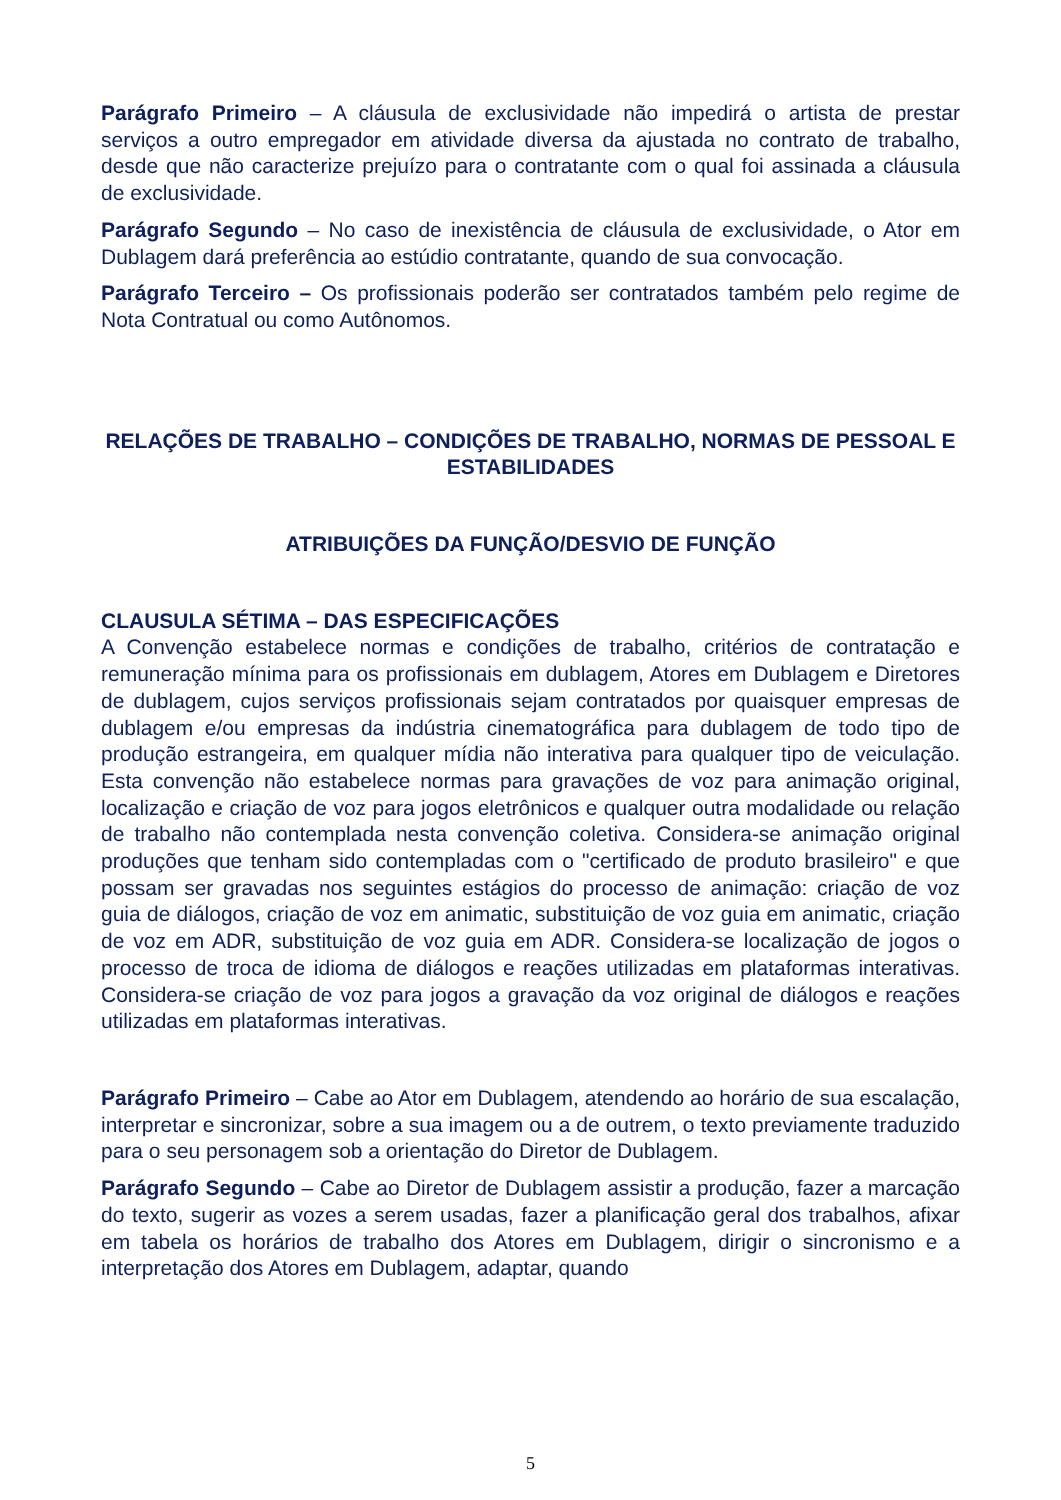Parágrafo Primeiro – A cláusula de exclusividade não impedirá o artista de prestar serviços a outro empregador em atividade diversa da ajustada no contrato de trabalho, desde que não caracterize prejuízo para o contratante com o qual foi assinada a cláusula de exclusividade.
Parágrafo Segundo – No caso de inexistência de cláusula de exclusividade, o Ator em Dublagem dará preferência ao estúdio contratante, quando de sua convocação.
Parágrafo Terceiro – Os profissionais poderão ser contratados também pelo regime de Nota Contratual ou como Autônomos.
RELAÇÕES DE TRABALHO – CONDIÇÕES DE TRABALHO, NORMAS DE PESSOAL E ESTABILIDADES
ATRIBUIÇÕES DA FUNÇÃO/DESVIO DE FUNÇÃO
CLAUSULA SÉTIMA – DAS ESPECIFICAÇÕES
A Convenção estabelece normas e condições de trabalho, critérios de contratação e remuneração mínima para os profissionais em dublagem, Atores em Dublagem e Diretores de dublagem, cujos serviços profissionais sejam contratados por quaisquer empresas de dublagem e/ou empresas da indústria cinematográfica para dublagem de todo tipo de produção estrangeira, em qualquer mídia não interativa para qualquer tipo de veiculação. Esta convenção não estabelece normas para gravações de voz para animação original, localização e criação de voz para jogos eletrônicos e qualquer outra modalidade ou relação de trabalho não contemplada nesta convenção coletiva. Considera-se animação original produções que tenham sido contempladas com o "certificado de produto brasileiro" e que possam ser gravadas nos seguintes estágios do processo de animação: criação de voz guia de diálogos, criação de voz em animatic, substituição de voz guia em animatic, criação de voz em ADR, substituição de voz guia em ADR. Considera-se localização de jogos o processo de troca de idioma de diálogos e reações utilizadas em plataformas interativas. Considera-se criação de voz para jogos a gravação da voz original de diálogos e reações utilizadas em plataformas interativas.
Parágrafo Primeiro – Cabe ao Ator em Dublagem, atendendo ao horário de sua escalação, interpretar e sincronizar, sobre a sua imagem ou a de outrem, o texto previamente traduzido para o seu personagem sob a orientação do Diretor de Dublagem.
Parágrafo Segundo – Cabe ao Diretor de Dublagem assistir a produção, fazer a marcação do texto, sugerir as vozes a serem usadas, fazer a planificação geral dos trabalhos, afixar em tabela os horários de trabalho dos Atores em Dublagem, dirigir o sincronismo e a interpretação dos Atores em Dublagem, adaptar, quando
5